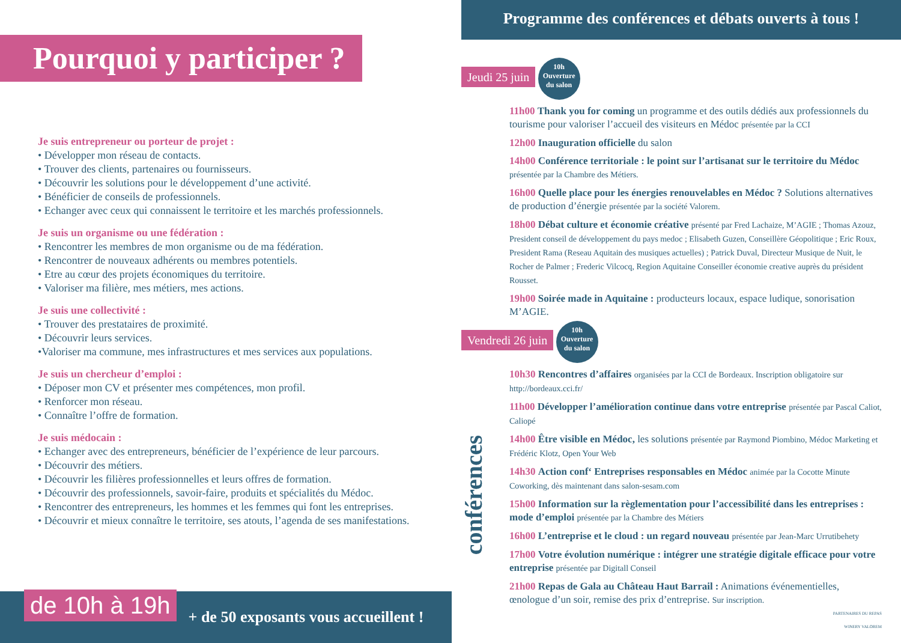Pourquoi y participer ?
Je suis entrepreneur ou porteur de projet :
• Développer mon réseau de contacts.
• Trouver des clients, partenaires ou fournisseurs.
• Découvrir les solutions pour le développement d’une activité.
• Bénéficier de conseils de professionnels.
• Echanger avec ceux qui connaissent le territoire et les marchés professionnels.
Je suis un organisme ou une fédération :
• Rencontrer les membres de mon organisme ou de ma fédération.
• Rencontrer de nouveaux adhérents ou membres potentiels.
• Etre au cœur des projets économiques du territoire.
• Valoriser ma filière, mes métiers, mes actions.
Je suis une collectivité :
• Trouver des prestataires de proximité.
• Découvrir leurs services.
•Valoriser ma commune, mes infrastructures et mes services aux populations.
Je suis un chercheur d’emploi :
• Déposer mon CV et présenter mes compétences, mon profil.
• Renforcer mon réseau.
• Connaître l’offre de formation.
Je suis médocain :
• Echanger avec des entrepreneurs, bénéficier de l’expérience de leur parcours.
• Découvrir des métiers.
• Découvrir les filières professionnelles et leurs offres de formation.
• Découvrir des professionnels, savoir-faire, produits et spécialités du Médoc.
• Rencontrer des entrepreneurs, les hommes et les femmes qui font les entreprises.
• Découvrir et mieux connaître le territoire, ses atouts, l’agenda de ses manifestations.
de 10h à 19h + de 50 exposants vous accueillent !
Programme des conférences et débats ouverts à tous !
Jeudi 25 juin 10h
Ouverture
du salon
11h00 Thank you for coming un programme et des outils dédiés aux professionnels du tourisme pour valoriser l’accueil des visiteurs en Médoc présentée par la CCI
12h00 Inauguration officielle du salon
14h00 Conférence territoriale : le point sur l’artisanat sur le territoire du Médoc présentée par la Chambre des Métiers.
16h00 Quelle place pour les énergies renouvelables en Médoc ? Solutions alternatives de production d’énergie présentée par la société Valorem.
18h00 Débat culture et économie créative présenté par Fred Lachaize, M’AGIE ; Thomas Azouz, President conseil de développement du pays medoc ; Elisabeth Guzen, Conseillère Géopolitique ; Eric Roux, President Rama (Reseau Aquitain des musiques actuelles) ; Patrick Duval, Directeur Musique de Nuit, le Rocher de Palmer ; Frederic Vilcocq, Region Aquitaine Conseiller économie creative auprès du président Rousset.
19h00 Soirée made in Aquitaine : producteurs locaux, espace ludique, sonorisation M’AGIE.
Vendredi 26 juin 10h
Ouverture
du salon
10h30 Rencontres d’affaires organisées par la CCI de Bordeaux. Inscription obligatoire sur http://bordeaux.cci.fr/
11h00 Développer l’amélioration continue dans votre entreprise présentée par Pascal Caliot, Caliopé
14h00 Être visible en Médoc, les solutions présentée par Raymond Piombino, Médoc Marketing et Frédéric Klotz, Open Your Web
14h30 Action conf‘ Entreprises responsables en Médoc animée par la Cocotte Minute Coworking, dès maintenant dans salon-sesam.com
15h00 Information sur la règlementation pour l’accessibilité dans les entreprises : mode d’emploi présentée par la Chambre des Métiers
16h00 L’entreprise et le cloud : un regard nouveau présentée par Jean-Marc Urrutibehety
17h00 Votre évolution numérique : intégrer une stratégie digitale efficace pour votre entreprise présentée par Digitall Conseil
21h00 Repas de Gala au Château Haut Barrail : Animations événementielles, œnologue d’un soir, remise des prix d’entreprise. Sur inscription.
PARTENAIRES DU REPAS
WINERY VALOREM
conférences